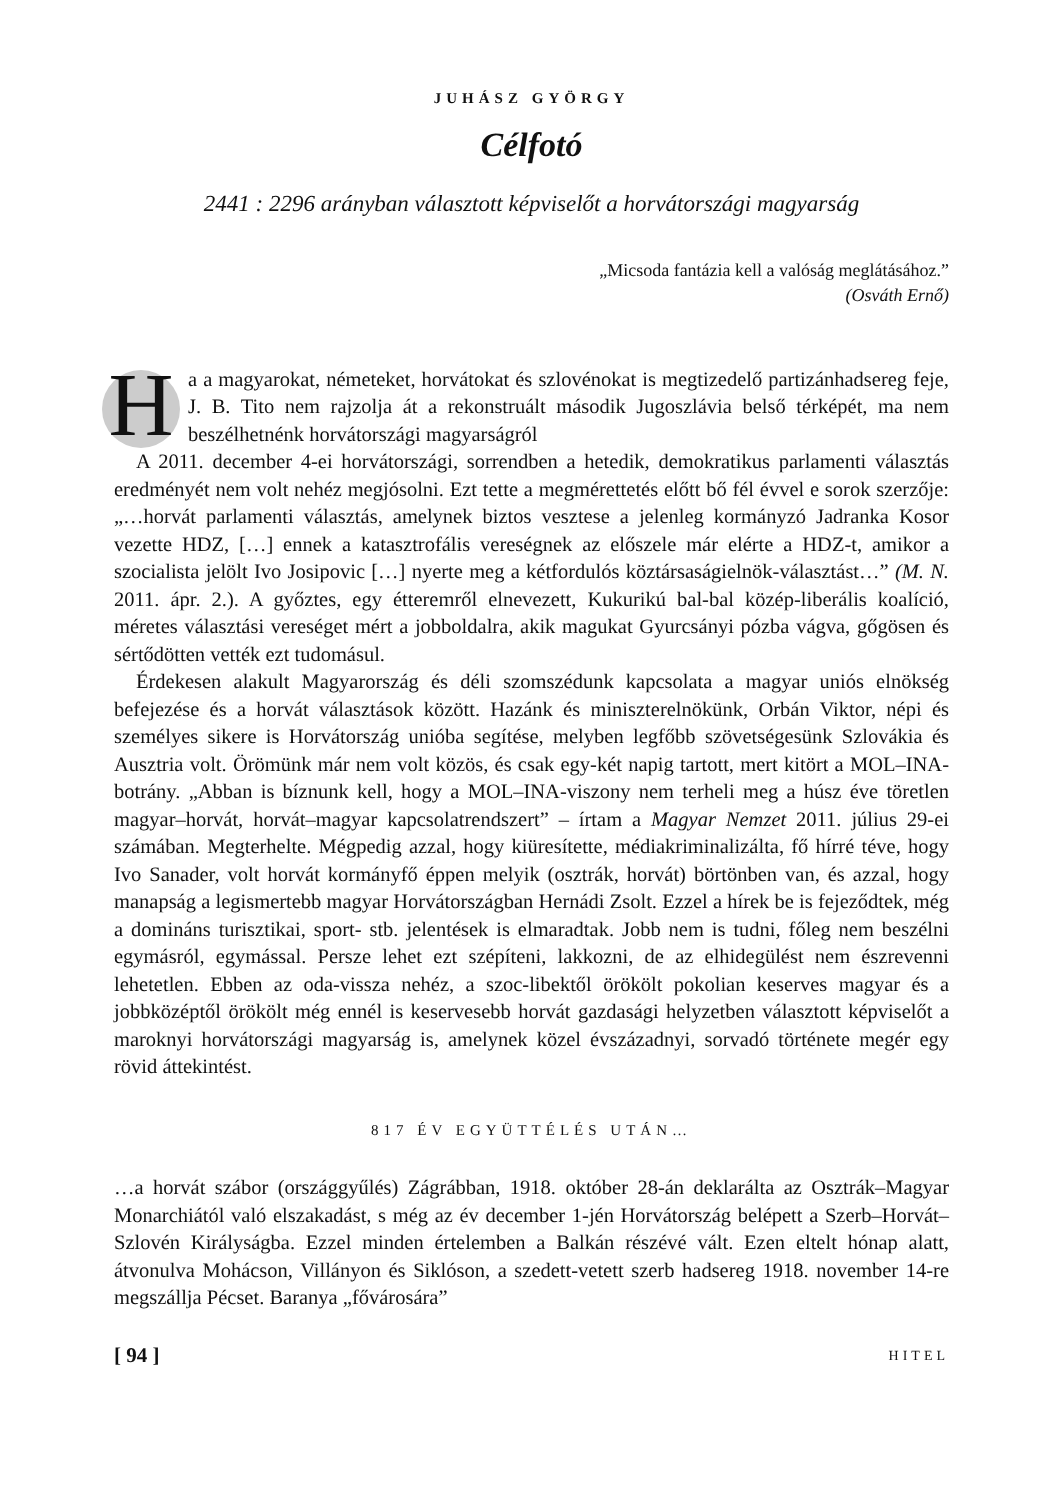JUHÁSZ GYÖRGY
Célfotó
2441 : 2296 arányban választott képviselőt a horvátországi magyarság
„Micsoda fantázia kell a valóság meglátásához.”
(Osváth Ernő)
Ha a magyarokat, németeket, horvátokat és szlovénokat is megtizedelő partizánhadsereg feje, J. B. Tito nem rajzolja át a rekonstruált második Jugoszlávia belső térképét, ma nem beszélhetnénk horvátországi magyarságról
A 2011. december 4-ei horvátországi, sorrendben a hetedik, demokratikus parlamenti választás eredményét nem volt nehéz megjósolni. Ezt tette a megmérettetés előtt bő fél évvel e sorok szerzője: „…horvát parlamenti választás, amelynek biztos vesztese a jelenleg kormányzó Jadranka Kosor vezette HDZ, […] ennek a katasztrofális vereségnek az előszele már elérte a HDZ-t, amikor a szocialista jelölt Ivo Josipovic […] nyerte meg a kétfordulós köztársaságielnök-választást…” (M. N. 2011. ápr. 2.). A győztes, egy étteremről elnevezett, Kukurikú bal-bal közép-liberális koalíció, méretes választási vereséget mért a jobboldalra, akik magukat Gyurcsányi pózba vágva, gőgösen és sértődötten vették ezt tudomásul.
Érdekesen alakult Magyarország és déli szomszédunk kapcsolata a magyar uniós elnökség befejezése és a horvát választások között. Hazánk és miniszterelnökünk, Orbán Viktor, népi és személyes sikere is Horvátország unióba segítése, melyben legfőbb szövetségesünk Szlovákia és Ausztria volt. Örömünk már nem volt közös, és csak egy-két napig tartott, mert kitört a MOL–INA-botrány. „Abban is bíznunk kell, hogy a MOL–INA-viszony nem terheli meg a húsz éve töretlen magyar–horvát, horvát–magyar kapcsolatrendszert” – írtam a Magyar Nemzet 2011. július 29-ei számában. Megterhelte. Mégpedig azzal, hogy kiüresítette, médiakriminalizálta, fő hírré téve, hogy Ivo Sanader, volt horvát kormányfő éppen melyik (osztrák, horvát) börtönben van, és azzal, hogy manapság a legismertebb magyar Horvátországban Hernádi Zsolt. Ezzel a hírek be is fejeződtek, még a domináns turisztikai, sport- stb. jelentések is elmaradtak. Jobb nem is tudni, főleg nem beszélni egymásról, egymással. Persze lehet ezt szépíteni, lakkozni, de az elhidegülést nem észrevenni lehetetlen. Ebben az oda-vissza nehéz, a szoc-libektől örökölt pokolian keserves magyar és a jobbközéptől örökölt még ennél is keservesebb horvát gazdasági helyzetben választott képviselőt a maroknyi horvátországi magyarság is, amelynek közel évszázadnyi, sorvadó története megér egy rövid áttekintést.
817 ÉV EGYÜTTÉLÉS UTÁN…
…a horvát szábor (országgyűlés) Zágrábban, 1918. október 28-án deklarálta az Osztrák–Magyar Monarchiától való elszakadást, s még az év december 1-jén Horvátország belépett a Szerb–Horvát–Szlovén Királyságba. Ezzel minden értelemben a Balkán részévé vált. Ezen eltelt hónap alatt, átvonulva Mohácson, Villányon és Siklóson, a szedett-vetett szerb hadsereg 1918. november 14-re megszállja Pécset. Baranya „fővárosára”
[ 94 ] HITEL